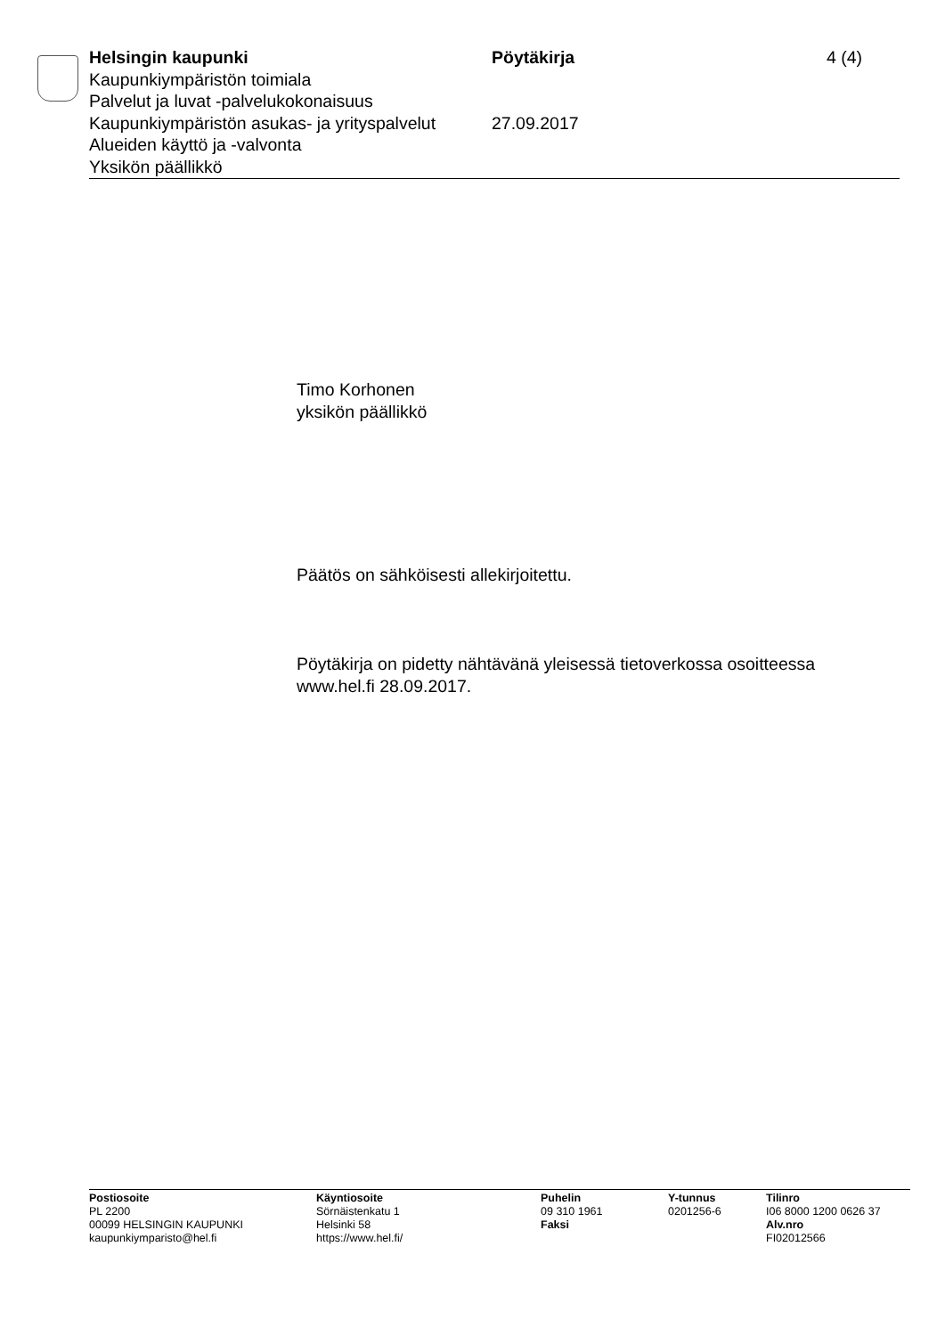Helsingin kaupunki Pöytäkirja 4 (4)
Kaupunkiympäristön toimiala
Palvelut ja luvat -palvelukokonaisuus
Kaupunkiympäristön asukas- ja yrityspalvelut
27.09.2017
Alueiden käyttö ja -valvonta
Yksikön päällikkö
Timo Korhonen
yksikön päällikkö
Päätös on sähköisesti allekirjoitettu.
Pöytäkirja on pidetty nähtävänä yleisessä tietoverkossa osoitteessa
www.hel.fi 28.09.2017.
Postiosoite
PL 2200
00099 HELSINGIN KAUPUNKI
kaupunkiymparisto@hel.fi
Käyntiosoite
Sörnäistenkatu 1
Helsinki 58
https://www.hel.fi/
Puhelin
09 310 1961
Faksi
Y-tunnus
0201256-6
Tilinro
I06 8000 1200 0626 37
Alv.nro
FI02012566